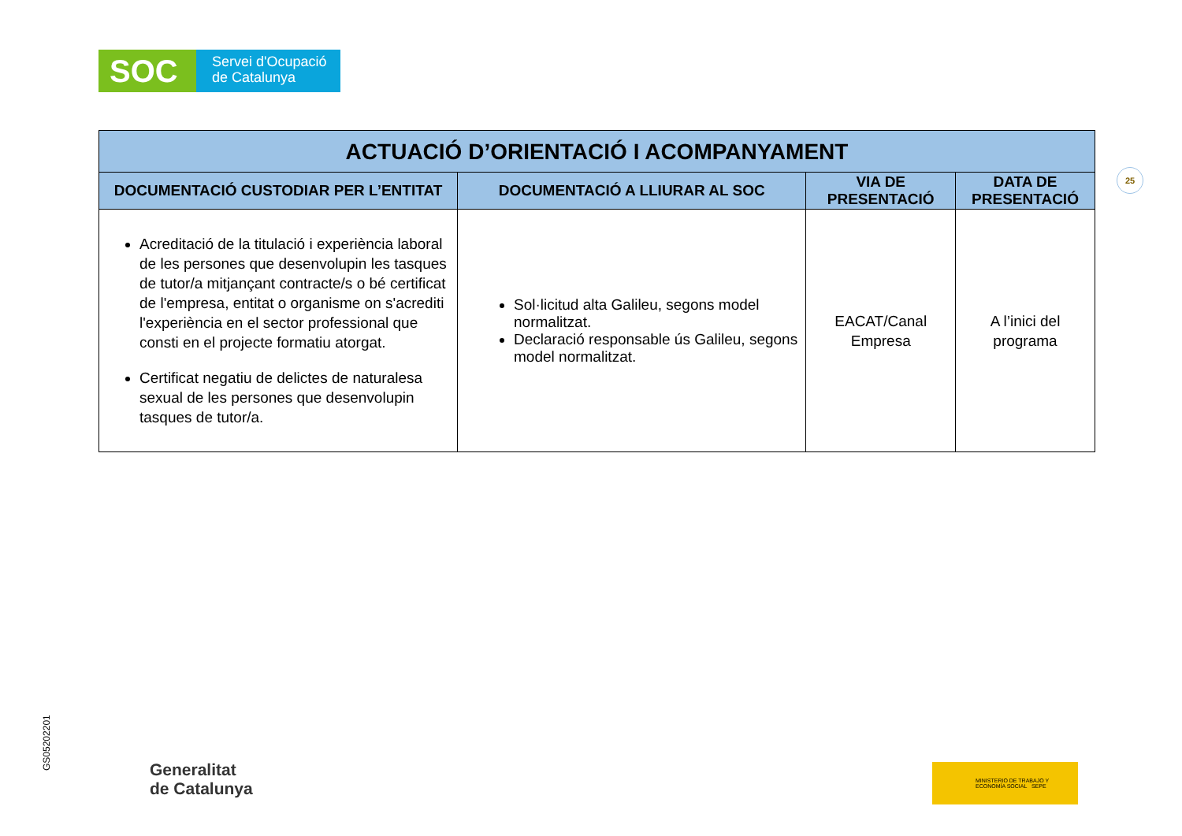SOC
Servei d'Ocupació
de Catalunya
25
| ACTUACIÓ D’ORIENTACIÓ I ACOMPANYAMENT | | | |
| --- | --- | --- | --- |
| DOCUMENTACIÓ CUSTODIAR PER L’ENTITAT | DOCUMENTACIÓ A LLIURAR AL SOC | VIA DE PRESENTACIÓ | DATA DE PRESENTACIÓ |
| Acreditació de la titulació i experiència laboral de les persones que desenvolupin les tasques de tutor/a mitjançant contracte/s o bé certificat de l'empresa, entitat o organisme on s'acrediti l'experiència en el sector professional que consti en el projecte formatiu atorgat. Certificat negatiu de delictes de naturalesa sexual de les persones que desenvolupin tasques de tutor/a. | Sol·licitud alta Galileu, segons model normalitzat. Declaració responsable ús Galileu, segons model normalitzat. | EACAT/Canal Empresa | A l’inici del programa |
GS05202201
Generalitat
de Catalunya
MINISTERIO DE TRABAJO Y ECONOMÍA SOCIAL SEPE